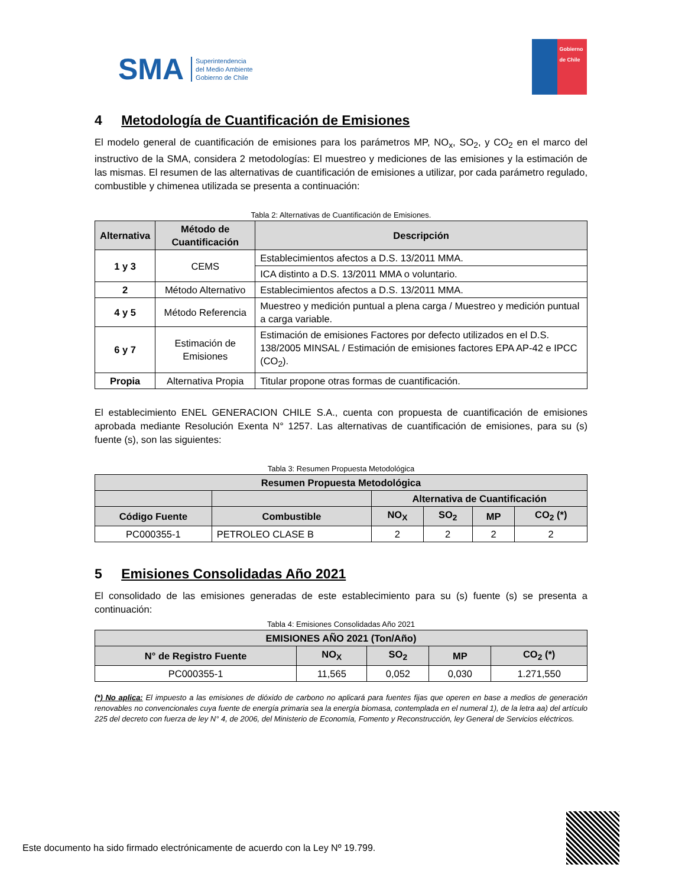SMA Superintendencia
del Medio Ambiente
Gobierno de Chile
Gobierno de Chile
4 Metodología de Cuantificación de Emisiones
El modelo general de cuantificación de emisiones para los parámetros MP, NO<sub>x</sub>, SO<sub>2</sub>, y CO<sub>2</sub> en el marco del instructivo de la SMA, considera 2 metodologías: El muestreo y mediciones de las emisiones y la estimación de las mismas. El resumen de las alternativas de cuantificación de emisiones a utilizar, por cada parámetro regulado, combustible y chimenea utilizada se presenta a continuación:
Tabla 2: Alternativas de Cuantificación de Emisiones.
| Alternativa | Método de Cuantificación | Descripción |
| --- | --- | --- |
| 1 y 3 | CEMS | Establecimientos afectos a D.S. 13/2011 MMA. |
| | | ICA distinto a D.S. 13/2011 MMA o voluntario. |
| 2 | Método Alternativo | Establecimientos afectos a D.S. 13/2011 MMA. |
| 4 y 5 | Método Referencia | Muestreo y medición puntual a plena carga / Muestreo y medición puntual a carga variable. |
| 6 y 7 | Estimación de Emisiones | Estimación de emisiones Factores por defecto utilizados en el D.S. 138/2005 MINSAL / Estimación de emisiones factores EPA AP-42 e IPCC (CO<sub>2</sub>). |
| Propia | Alternativa Propia | Titular propone otras formas de cuantificación. |
El establecimiento ENEL GENERACION CHILE S.A., cuenta con propuesta de cuantificación de emisiones aprobada mediante Resolución Exenta N° 1257. Las alternativas de cuantificación de emisiones, para su (s) fuente (s), son las siguientes:
Tabla 3: Resumen Propuesta Metodológica
| Resumen Propuesta Metodológica | | | | | |
| --- | --- | --- | --- | --- | --- |
| | | Alternativa de Cuantificación | | | |
| Código Fuente | Combustible | NO<sub>X</sub> | SO<sub>2</sub> | MP | CO<sub>2</sub> (*) |
| PC000355-1 | PETROLEO CLASE B | 2 | 2 | 2 | 2 |
5 Emisiones Consolidadas Año 2021
El consolidado de las emisiones generadas de este establecimiento para su (s) fuente (s) se presenta a continuación:
Tabla 4: Emisiones Consolidadas Año 2021
| EMISIONES AÑO 2021 (Ton/Año) | | | | |
| --- | --- | --- | --- | --- |
| N° de Registro Fuente | NO<sub>X</sub> | SO<sub>2</sub> | MP | CO<sub>2</sub> (*) |
| PC000355-1 | 11,565 | 0,052 | 0,030 | 1.271,550 |
(*) No aplica: El impuesto a las emisiones de dióxido de carbono no aplicará para fuentes fijas que operen en base a medios de generación renovables no convencionales cuya fuente de energía primaria sea la energía biomasa, contemplada en el numeral 1), de la letra aa) del artículo 225 del decreto con fuerza de ley N° 4, de 2006, del Ministerio de Economía, Fomento y Reconstrucción, ley General de Servicios eléctricos.
Este documento ha sido firmado electrónicamente de acuerdo con la Ley Nº 19.799.